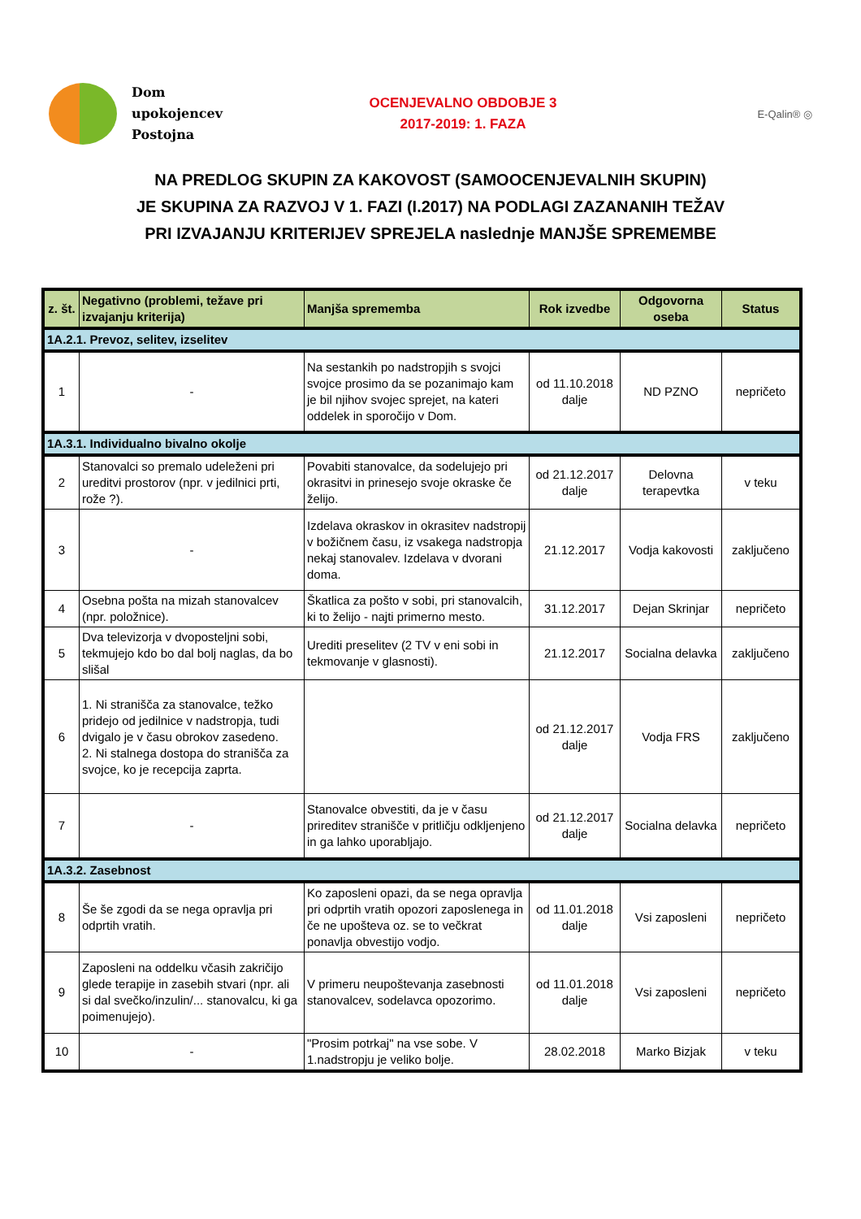Dom
upokojencev
Postojna
OCENJEVALNO OBDOBJE 3
2017-2019: 1. FAZA
E-Qalin® ◎
NA PREDLOG SKUPIN ZA KAKOVOST (SAMOOCENJEVALNIH SKUPIN)
JE SKUPINA ZA RAZVOJ V 1. FAZI (I.2017) NA PODLAGI ZAZANANIH TEŽAV
PRI IZVAJANJU KRITERIJEV SPREJELA naslednje MANJŠE SPREMEMBE
| z. št. | Negativno (problemi, težave pri izvajanju kriterija) | Manjša sprememba | Rok izvedbe | Odgovorna oseba | Status |
| --- | --- | --- | --- | --- | --- |
| 1A.2.1. Prevoz, selitev, izselitev | | | | | |
| 1 | - | Na sestankih po nadstropjih s svojci svojce prosimo da se pozanimajo kam je bil njihov svojec sprejet, na kateri oddelek in sporočijo v Dom. | od 11.10.2018 dalje | ND PZNO | nepričeto |
| 1A.3.1. Individualno bivalno okolje | | | | | |
| 2 | Stanovalci so premalo udeleženi pri ureditvi prostorov (npr. v jedilnici prti, rože ?). | Povabiti stanovalce, da sodelujejo pri okrasitvi in prinesejo svoje okraske če želijo. | od 21.12.2017 dalje | Delovna terapevtka | v teku |
| 3 | - | Izdelava okraskov in okrasitev nadstropij v božičnem času, iz vsakega nadstropja nekaj stanovalev. Izdelava v dvorani doma. | 21.12.2017 | Vodja kakovosti | zaključeno |
| 4 | Osebna pošta na mizah stanovalcev (npr. položnice). | Škatlica za pošto v sobi, pri stanovalcih, ki to želijo - najti primerno mesto. | 31.12.2017 | Dejan Skrinjar | nepričeto |
| 5 | Dva televizorja v dvoposteljni sobi, tekmujejo kdo bo dal bolj naglas, da bo slišal | Urediti preselitev (2 TV v eni sobi in tekmovanje v glasnosti). | 21.12.2017 | Socialna delavka | zaključeno |
| 6 | 1. Ni stranišča za stanovalce, težko pridejo od jedilnice v nadstropja, tudi dvigalo je v času obrokov zasedeno. 2. Ni stalnega dostopa do stranišča za svojce, ko je recepcija zaprta. | | od 21.12.2017 dalje | Vodja FRS | zaključeno |
| 7 | - | Stanovalce obvestiti, da je v času prireditev stranišče v pritličju odkljenjeno in ga lahko uporabljajo. | od 21.12.2017 dalje | Socialna delavka | nepričeto |
| 1A.3.2. Zasebnost | | | | | |
| 8 | Še še zgodi da se nega opravlja pri odprtih vratih. | Ko zaposleni opazi, da se nega opravlja pri odprtih vratih opozori zaposlenega in če ne upošteva oz. se to večkrat ponavlja obvestijo vodjo. | od 11.01.2018 dalje | Vsi zaposleni | nepričeto |
| 9 | Zaposleni na oddelku včasih zakričijo glede terapije in zasebih stvari (npr. ali si dal svečko/inzulin/... stanovalcu, ki ga poimenujejo). | V primeru neupoštevanja zasebnosti stanovalcev, sodelavca opozorimo. | od 11.01.2018 dalje | Vsi zaposleni | nepričeto |
| 10 | - | "Prosim potrkaj" na vse sobe. V 1.nadstropju je veliko bolje. | 28.02.2018 | Marko Bizjak | v teku |